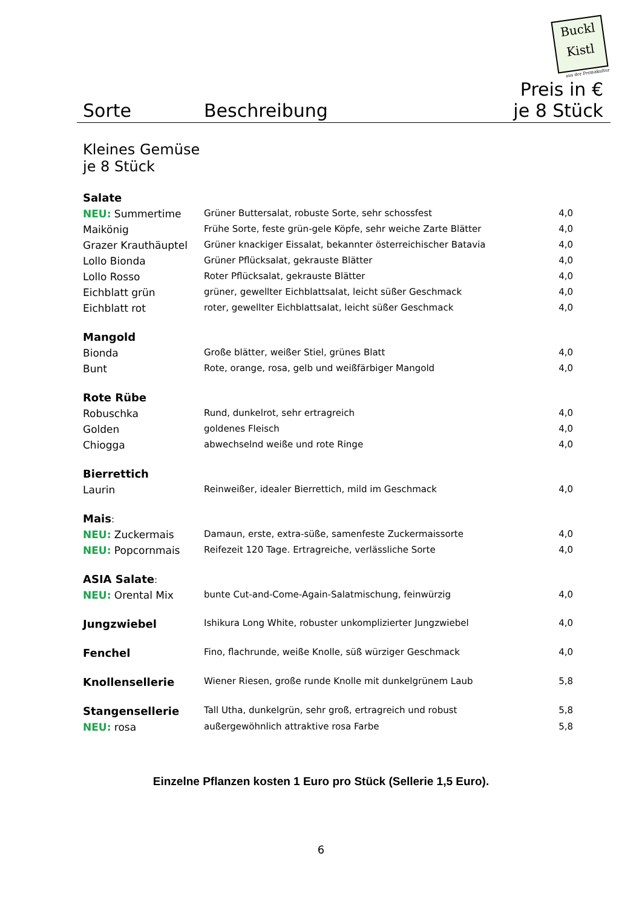Buckl
Kistl
aus der Permakultur
| Sorte | Beschreibung | Preis in € je 8 Stück |
| --- | --- | --- |
| Kleines Gemüse je 8 Stück | | |
| Salate | | |
| NEU: Summertime | Grüner Buttersalat, robuste Sorte, sehr schossfest | 4,0 |
| Maikönig | Frühe Sorte, feste grün-gele Köpfe, sehr weiche Zarte Blätter | 4,0 |
| Grazer Krauthäuptel | Grüner knackiger Eissalat, bekannter österreichischer Batavia | 4,0 |
| Lollo Bionda | Grüner Pflücksalat, gekrauste Blätter | 4,0 |
| Lollo Rosso | Roter Pflücksalat, gekrauste Blätter | 4,0 |
| Eichblatt grün | grüner, gewellter Eichblattsalat, leicht süßer Geschmack | 4,0 |
| Eichblatt rot | roter, gewellter Eichblattsalat, leicht süßer Geschmack | 4,0 |
| Mangold | | |
| Bionda | Große blätter, weißer Stiel, grünes Blatt | 4,0 |
| Bunt | Rote, orange, rosa, gelb und weißfärbiger Mangold | 4,0 |
| Rote Rübe | | |
| Robuschka | Rund, dunkelrot, sehr ertragreich | 4,0 |
| Golden | goldenes Fleisch | 4,0 |
| Chiogga | abwechselnd weiße und rote Ringe | 4,0 |
| Bierrettich | | |
| Laurin | Reinweißer, idealer Bierrettich, mild im Geschmack | 4,0 |
| Mais : | | |
| NEU: Zuckermais | Damaun, erste, extra-süße, samenfeste Zuckermaissorte | 4,0 |
| NEU: Popcornmais | Reifezeit 120 Tage. Ertragreiche, verlässliche Sorte | 4,0 |
| ASIA Salate : | | |
| NEU: Orental Mix | bunte Cut-and-Come-Again-Salatmischung, feinwürzig | 4,0 |
| Jungzwiebel | Ishikura Long White, robuster unkomplizierter Jungzwiebel | 4,0 |
| Fenchel | Fino, flachrunde, weiße Knolle, süß würziger Geschmack | 4,0 |
| Knollensellerie | Wiener Riesen, große runde Knolle mit dunkelgrünem Laub | 5,8 |
| Stangensellerie | Tall Utha, dunkelgrün, sehr groß, ertragreich und robust | 5,8 |
| NEU: rosa | außergewöhnlich attraktive rosa Farbe | 5,8 |
Einzelne Pflanzen kosten 1 Euro pro Stück (Sellerie 1,5 Euro).
6